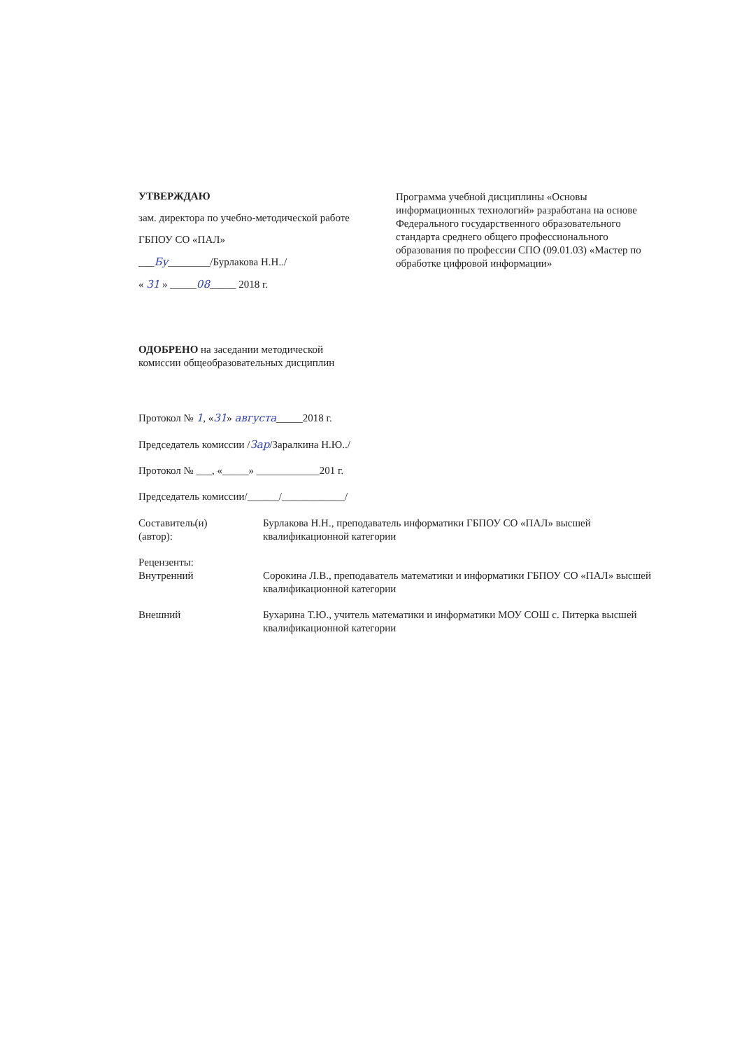УТВЕРЖДАЮ
зам. директора по учебно-методической работе
ГБПОУ СО «ПАЛ»
___Бу________/Бурлакова Н.Н../
« 31 » _____08_____ 2018 г.
Программа учебной дисциплины «Основы информационных технологий» разработана на основе Федерального государственного образовательного стандарта среднего общего профессионального образования по профессии СПО (09.01.03) «Мастер по обработке цифровой информации»
ОДОБРЕНО на заседании методической
комиссии общеобразовательных дисциплин
Протокол № 1, «31» августа_____2018 г.
Председатель комиссии /Зар/Заралкина Н.Ю../
Протокол № ___, «_____» ____________201 г.
Председатель комиссии/______/____________/
Составитель(и)
(автор):
Бурлакова Н.Н., преподаватель информатики ГБПОУ СО «ПАЛ» высшей квалификационной категории
Рецензенты:
Внутренний Сорокина Л.В., преподаватель математики и информатики ГБПОУ СО «ПАЛ» высшей квалификационной категории
Внешний Бухарина Т.Ю., учитель математики и информатики МОУ СОШ с. Питерка высшей квалификационной категории